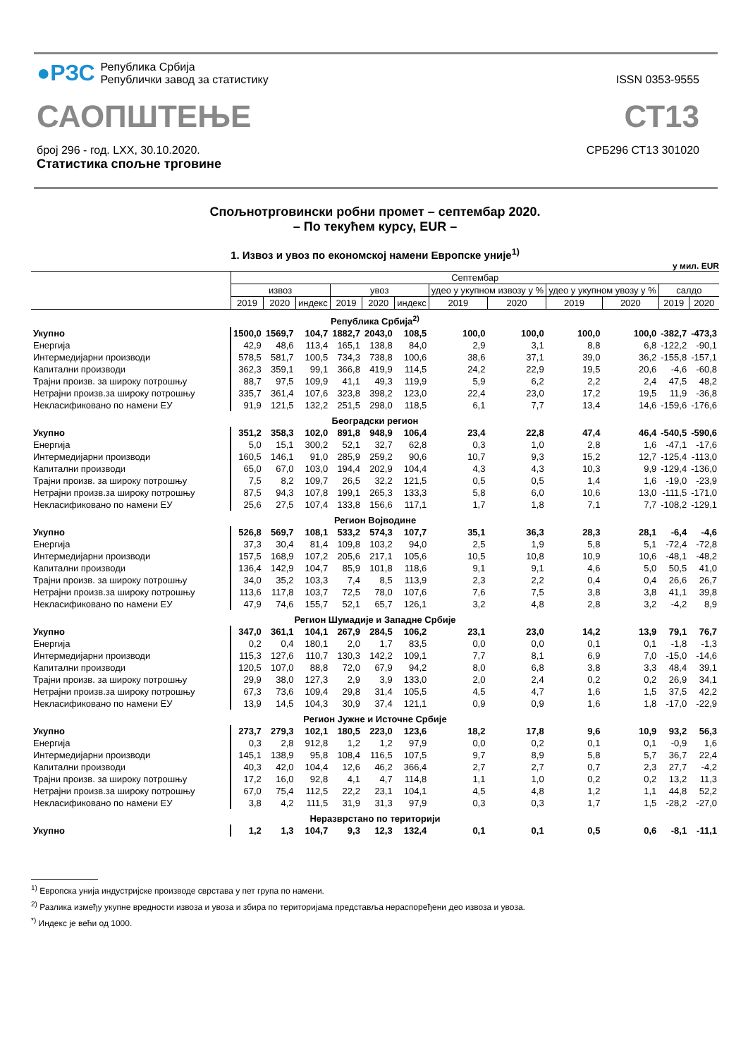●РЗС
Република Србија
Републички завод за статистику
ISSN 0353-9555
САОПШТЕЊЕ
СТ13
број 296 - год. LXX, 30.10.2020.
Статистика спољне трговине
СРБ296 СТ13 301020
Спољнотрговински робни промет – септембар 2020.
– По текућем курсу, EUR –
1. Извоз и увоз по економској намени Европске уније<sup>1)</sup>
у мил. EUR
| | Септембар | | | | | | | | | | | |
| --- | --- | --- | --- | --- | --- | --- | --- | --- | --- | --- | --- | --- |
| | извоз | | | увоз | | | удео у укупном извозу у % | | удео у укупном увозу у % | | салдо | |
| | 2019 | 2020 | индекс | 2019 | 2020 | индекс | 2019 | 2020 | 2019 | 2020 | 2019 | 2020 |
| Република Србија<sup>2)</sup> | | | | | | | | | | | | |
| Укупно | 1500,0 | 1569,7 | 104,7 | 1882,7 | 2043,0 | 108,5 | 100,0 | 100,0 | 100,0 | 100,0 | -382,7 | -473,3 |
| Енергија | 42,9 | 48,6 | 113,4 | 165,1 | 138,8 | 84,0 | 2,9 | 3,1 | 8,8 | 6,8 | -122,2 | -90,1 |
| Интермедијарни производи | 578,5 | 581,7 | 100,5 | 734,3 | 738,8 | 100,6 | 38,6 | 37,1 | 39,0 | 36,2 | -155,8 | -157,1 |
| Капитални производи | 362,3 | 359,1 | 99,1 | 366,8 | 419,9 | 114,5 | 24,2 | 22,9 | 19,5 | 20,6 | -4,6 | -60,8 |
| Трајни произв. за широку потрошњу | 88,7 | 97,5 | 109,9 | 41,1 | 49,3 | 119,9 | 5,9 | 6,2 | 2,2 | 2,4 | 47,5 | 48,2 |
| Нетрајни произв.за широку потрошњу | 335,7 | 361,4 | 107,6 | 323,8 | 398,2 | 123,0 | 22,4 | 23,0 | 17,2 | 19,5 | 11,9 | -36,8 |
| Некласификовано по намени ЕУ | 91,9 | 121,5 | 132,2 | 251,5 | 298,0 | 118,5 | 6,1 | 7,7 | 13,4 | 14,6 | -159,6 | -176,6 |
| Београдски регион | | | | | | | | | | | | |
| Укупно | 351,2 | 358,3 | 102,0 | 891,8 | 948,9 | 106,4 | 23,4 | 22,8 | 47,4 | 46,4 | -540,5 | -590,6 |
| Енергија | 5,0 | 15,1 | 300,2 | 52,1 | 32,7 | 62,8 | 0,3 | 1,0 | 2,8 | 1,6 | -47,1 | -17,6 |
| Интермедијарни производи | 160,5 | 146,1 | 91,0 | 285,9 | 259,2 | 90,6 | 10,7 | 9,3 | 15,2 | 12,7 | -125,4 | -113,0 |
| Капитални производи | 65,0 | 67,0 | 103,0 | 194,4 | 202,9 | 104,4 | 4,3 | 4,3 | 10,3 | 9,9 | -129,4 | -136,0 |
| Трајни произв. за широку потрошњу | 7,5 | 8,2 | 109,7 | 26,5 | 32,2 | 121,5 | 0,5 | 0,5 | 1,4 | 1,6 | -19,0 | -23,9 |
| Нетрајни произв.за широку потрошњу | 87,5 | 94,3 | 107,8 | 199,1 | 265,3 | 133,3 | 5,8 | 6,0 | 10,6 | 13,0 | -111,5 | -171,0 |
| Некласификовано по намени ЕУ | 25,6 | 27,5 | 107,4 | 133,8 | 156,6 | 117,1 | 1,7 | 1,8 | 7,1 | 7,7 | -108,2 | -129,1 |
| Регион Војводине | | | | | | | | | | | | |
| Укупно | 526,8 | 569,7 | 108,1 | 533,2 | 574,3 | 107,7 | 35,1 | 36,3 | 28,3 | 28,1 | -6,4 | -4,6 |
| Енергија | 37,3 | 30,4 | 81,4 | 109,8 | 103,2 | 94,0 | 2,5 | 1,9 | 5,8 | 5,1 | -72,4 | -72,8 |
| Интермедијарни производи | 157,5 | 168,9 | 107,2 | 205,6 | 217,1 | 105,6 | 10,5 | 10,8 | 10,9 | 10,6 | -48,1 | -48,2 |
| Капитални производи | 136,4 | 142,9 | 104,7 | 85,9 | 101,8 | 118,6 | 9,1 | 9,1 | 4,6 | 5,0 | 50,5 | 41,0 |
| Трајни произв. за широку потрошњу | 34,0 | 35,2 | 103,3 | 7,4 | 8,5 | 113,9 | 2,3 | 2,2 | 0,4 | 0,4 | 26,6 | 26,7 |
| Нетрајни произв.за широку потрошњу | 113,6 | 117,8 | 103,7 | 72,5 | 78,0 | 107,6 | 7,6 | 7,5 | 3,8 | 3,8 | 41,1 | 39,8 |
| Некласификовано по намени ЕУ | 47,9 | 74,6 | 155,7 | 52,1 | 65,7 | 126,1 | 3,2 | 4,8 | 2,8 | 3,2 | -4,2 | 8,9 |
| Регион Шумадије и Западне Србије | | | | | | | | | | | | |
| Укупно | 347,0 | 361,1 | 104,1 | 267,9 | 284,5 | 106,2 | 23,1 | 23,0 | 14,2 | 13,9 | 79,1 | 76,7 |
| Енергија | 0,2 | 0,4 | 180,1 | 2,0 | 1,7 | 83,5 | 0,0 | 0,0 | 0,1 | 0,1 | -1,8 | -1,3 |
| Интермедијарни производи | 115,3 | 127,6 | 110,7 | 130,3 | 142,2 | 109,1 | 7,7 | 8,1 | 6,9 | 7,0 | -15,0 | -14,6 |
| Капитални производи | 120,5 | 107,0 | 88,8 | 72,0 | 67,9 | 94,2 | 8,0 | 6,8 | 3,8 | 3,3 | 48,4 | 39,1 |
| Трајни произв. за широку потрошњу | 29,9 | 38,0 | 127,3 | 2,9 | 3,9 | 133,0 | 2,0 | 2,4 | 0,2 | 0,2 | 26,9 | 34,1 |
| Нетрајни произв.за широку потрошњу | 67,3 | 73,6 | 109,4 | 29,8 | 31,4 | 105,5 | 4,5 | 4,7 | 1,6 | 1,5 | 37,5 | 42,2 |
| Некласификовано по намени ЕУ | 13,9 | 14,5 | 104,3 | 30,9 | 37,4 | 121,1 | 0,9 | 0,9 | 1,6 | 1,8 | -17,0 | -22,9 |
| Регион Јужне и Источне Србије | | | | | | | | | | | | |
| Укупно | 273,7 | 279,3 | 102,1 | 180,5 | 223,0 | 123,6 | 18,2 | 17,8 | 9,6 | 10,9 | 93,2 | 56,3 |
| Енергија | 0,3 | 2,8 | 912,8 | 1,2 | 1,2 | 97,9 | 0,0 | 0,2 | 0,1 | 0,1 | -0,9 | 1,6 |
| Интермедијарни производи | 145,1 | 138,9 | 95,8 | 108,4 | 116,5 | 107,5 | 9,7 | 8,9 | 5,8 | 5,7 | 36,7 | 22,4 |
| Капитални производи | 40,3 | 42,0 | 104,4 | 12,6 | 46,2 | 366,4 | 2,7 | 2,7 | 0,7 | 2,3 | 27,7 | -4,2 |
| Трајни произв. за широку потрошњу | 17,2 | 16,0 | 92,8 | 4,1 | 4,7 | 114,8 | 1,1 | 1,0 | 0,2 | 0,2 | 13,2 | 11,3 |
| Нетрајни произв.за широку потрошњу | 67,0 | 75,4 | 112,5 | 22,2 | 23,1 | 104,1 | 4,5 | 4,8 | 1,2 | 1,1 | 44,8 | 52,2 |
| Некласификовано по намени ЕУ | 3,8 | 4,2 | 111,5 | 31,9 | 31,3 | 97,9 | 0,3 | 0,3 | 1,7 | 1,5 | -28,2 | -27,0 |
| Неразврстано по територији | | | | | | | | | | | | |
| Укупно | 1,2 | 1,3 | 104,7 | 9,3 | 12,3 | 132,4 | 0,1 | 0,1 | 0,5 | 0,6 | -8,1 | -11,1 |
<sup>1)</sup> Европска унија индустријске производе сврстава у пет група по намени.
<sup>2)</sup> Разлика између укупне вредности извоза и увоза и збира по територијама представља нераспоређени део извоза и увоза.
<sup>*)</sup> Индекс је већи од 1000.